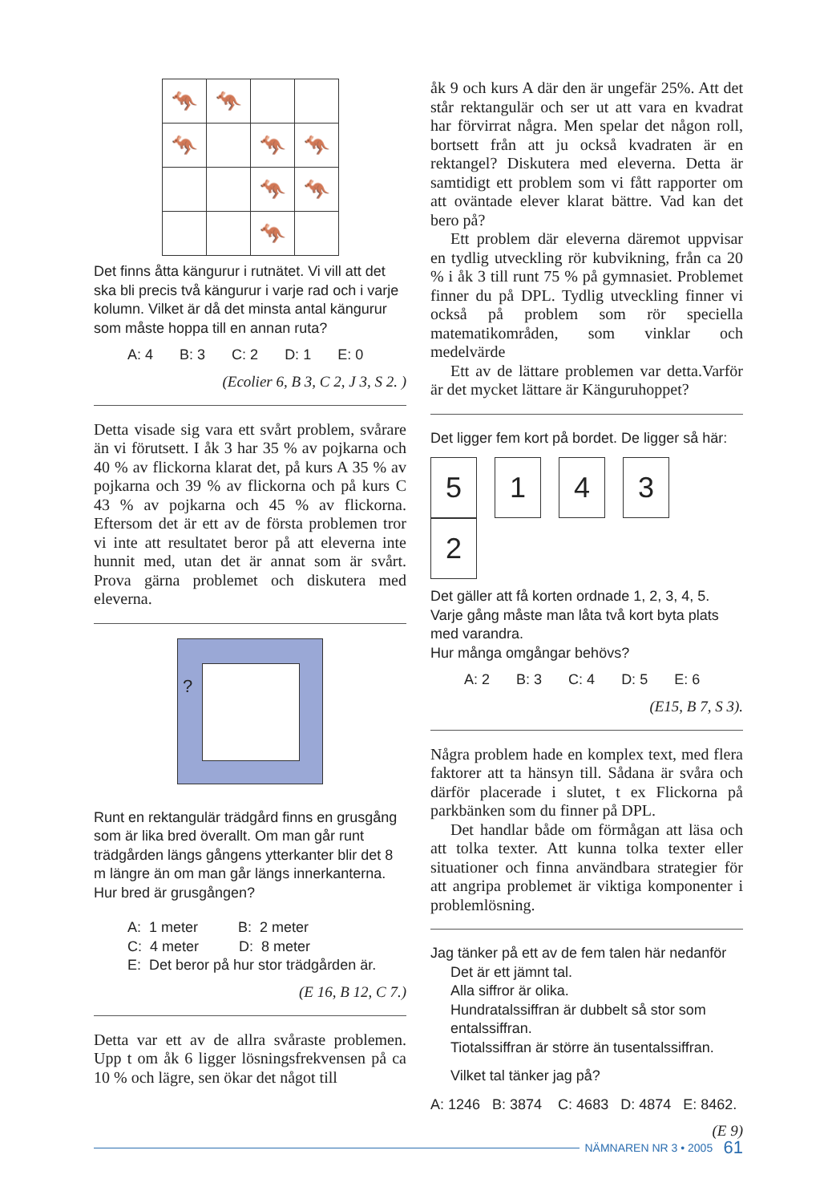| 🦘 | 🦘 | | |
| 🦘 | | 🦘 | 🦘 |
| | | 🦘 | 🦘 |
| | | 🦘 | |
Det finns åtta kängurur i rutnätet. Vi vill att det ska bli precis två kängurur i varje rad och i varje kolumn. Vilket är då det minsta antal kängurur som måste hoppa till en annan ruta?
A: 4 B: 3 C: 2 D: 1 E: 0
(Ecolier 6, B 3, C 2, J 3, S 2. )
Detta visade sig vara ett svårt problem, svårare än vi förutsett. I åk 3 har 35 % av pojkarna och 40 % av flickorna klarat det, på kurs A 35 % av pojkarna och 39 % av flickorna och på kurs C 43 % av pojkarna och 45 % av flickorna. Eftersom det är ett av de första problemen tror vi inte att resultatet beror på att eleverna inte hunnit med, utan det är annat som är svårt. Prova gärna problemet och diskutera med eleverna.
?
Runt en rektangulär trädgård finns en grusgång som är lika bred överallt. Om man går runt trädgården längs gångens ytterkanter blir det 8 m längre än om man går längs innerkanterna. Hur bred är grusgången?
A: 1 meter B: 2 meter
C: 4 meter D: 8 meter
E: Det beror på hur stor trädgården är.
(E 16, B 12, C 7.)
Detta var ett av de allra svåraste problemen. Upp t om åk 6 ligger lösningsfrekvensen på ca 10 % och lägre, sen ökar det något till
åk 9 och kurs A där den är ungefär 25%. Att det står rektangulär och ser ut att vara en kvadrat har förvirrat några. Men spelar det någon roll, bortsett från att ju också kvadraten är en rektangel? Diskutera med eleverna. Detta är samtidigt ett problem som vi fått rapporter om att oväntade elever klarat bättre. Vad kan det bero på?
Ett problem där eleverna däremot uppvisar en tydlig utveckling rör kubvikning, från ca 20 % i åk 3 till runt 75 % på gymnasiet. Problemet finner du på DPL. Tydlig utveckling finner vi också på problem som rör speciella matematikområden, som vinklar och medelvärde
Ett av de lättare problemen var detta.Varför är det mycket lättare är Känguruhoppet?
Det ligger fem kort på bordet. De ligger så här:
5 1 4 3 2
Det gäller att få korten ordnade 1, 2, 3, 4, 5.
Varje gång måste man låta två kort byta plats med varandra.
Hur många omgångar behövs?
A: 2 B: 3 C: 4 D: 5 E: 6
(E15, B 7, S 3).
Några problem hade en komplex text, med flera faktorer att ta hänsyn till. Sådana är svåra och därför placerade i slutet, t ex Flickorna på parkbänken som du finner på DPL.
Det handlar både om förmågan att läsa och att tolka texter. Att kunna tolka texter eller situationer och finna användbara strategier för att angripa problemet är viktiga komponenter i problemlösning.
Jag tänker på ett av de fem talen här nedanför
Det är ett jämnt tal.
Alla siffror är olika.
Hundratalssiffran är dubbelt så stor som entalssiffran.
Tiotalssiffran är större än tusentalssiffran.
Vilket tal tänker jag på?
A: 1246 B: 3874 C: 4683 D: 4874 E: 8462.
(E 9)
NÄMNAREN NR 3 • 2005 61